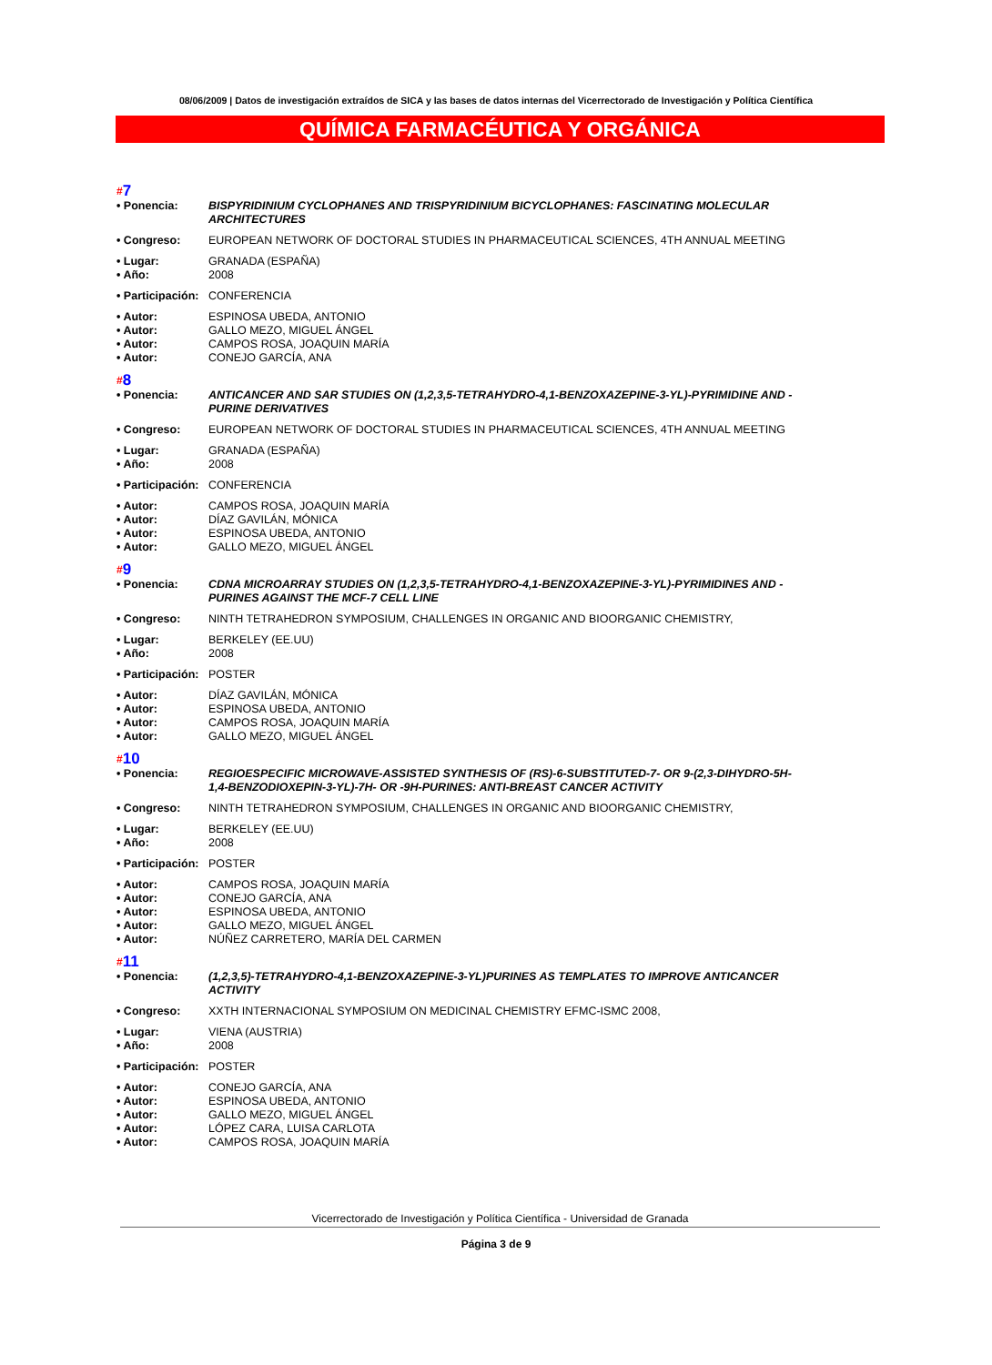08/06/2009 | Datos de investigación extraídos de SICA y las bases de datos internas del Vicerrectorado de Investigación y Política Científica
QUÍMICA FARMACÉUTICA Y ORGÁNICA
#7
• Ponencia: BISPYRIDINIUM CYCLOPHANES AND TRISPYRIDINIUM BICYCLOPHANES: FASCINATING MOLECULAR ARCHITECTURES
• Congreso: EUROPEAN NETWORK OF DOCTORAL STUDIES IN PHARMACEUTICAL SCIENCES, 4TH ANNUAL MEETING
• Lugar: GRANADA (ESPAÑA)
• Año: 2008
• Participación:
CONFERENCIA
• Autor: ESPINOSA UBEDA, ANTONIO
• Autor: GALLO MEZO, MIGUEL ÁNGEL
• Autor: CAMPOS ROSA, JOAQUIN MARÍA
• Autor: CONEJO GARCÍA, ANA
#8
• Ponencia: ANTICANCER AND SAR STUDIES ON (1,2,3,5-TETRAHYDRO-4,1-BENZOXAZEPINE-3-YL)-PYRIMIDINE AND -PURINE DERIVATIVES
• Congreso: EUROPEAN NETWORK OF DOCTORAL STUDIES IN PHARMACEUTICAL SCIENCES, 4TH ANNUAL MEETING
• Lugar: GRANADA (ESPAÑA)
• Año: 2008
• Participación:
CONFERENCIA
• Autor: CAMPOS ROSA, JOAQUIN MARÍA
• Autor: DÍAZ GAVILÁN, MÓNICA
• Autor: ESPINOSA UBEDA, ANTONIO
• Autor: GALLO MEZO, MIGUEL ÁNGEL
#9
• Ponencia: CDNA MICROARRAY STUDIES ON (1,2,3,5-TETRAHYDRO-4,1-BENZOXAZEPINE-3-YL)-PYRIMIDINES AND -PURINES AGAINST THE MCF-7 CELL LINE
• Congreso: NINTH TETRAHEDRON SYMPOSIUM, CHALLENGES IN ORGANIC AND BIOORGANIC CHEMISTRY,
• Lugar: BERKELEY (EE.UU)
• Año: 2008
• Participación:
POSTER
• Autor: DÍAZ GAVILÁN, MÓNICA
• Autor: ESPINOSA UBEDA, ANTONIO
• Autor: CAMPOS ROSA, JOAQUIN MARÍA
• Autor: GALLO MEZO, MIGUEL ÁNGEL
#10
• Ponencia: REGIOESPECIFIC MICROWAVE-ASSISTED SYNTHESIS OF (RS)-6-SUBSTITUTED-7- OR 9-(2,3-DIHYDRO-5H-1,4-BENZODIOXEPIN-3-YL)-7H- OR -9H-PURINES: ANTI-BREAST CANCER ACTIVITY
• Congreso: NINTH TETRAHEDRON SYMPOSIUM, CHALLENGES IN ORGANIC AND BIOORGANIC CHEMISTRY,
• Lugar: BERKELEY (EE.UU)
• Año: 2008
• Participación:
POSTER
• Autor: CAMPOS ROSA, JOAQUIN MARÍA
• Autor: CONEJO GARCÍA, ANA
• Autor: ESPINOSA UBEDA, ANTONIO
• Autor: GALLO MEZO, MIGUEL ÁNGEL
• Autor: NÚÑEZ CARRETERO, MARÍA DEL CARMEN
#11
• Ponencia: (1,2,3,5)-TETRAHYDRO-4,1-BENZOXAZEPINE-3-YL)PURINES AS TEMPLATES TO IMPROVE ANTICANCER ACTIVITY
• Congreso: XXTH INTERNACIONAL SYMPOSIUM ON MEDICINAL CHEMISTRY EFMC-ISMC 2008,
• Lugar: VIENA (AUSTRIA)
• Año: 2008
• Participación:
POSTER
• Autor: CONEJO GARCÍA, ANA
• Autor: ESPINOSA UBEDA, ANTONIO
• Autor: GALLO MEZO, MIGUEL ÁNGEL
• Autor: LÓPEZ CARA, LUISA CARLOTA
• Autor: CAMPOS ROSA, JOAQUIN MARÍA
Vicerrectorado de Investigación y Política Científica - Universidad de Granada
Página 3 de 9